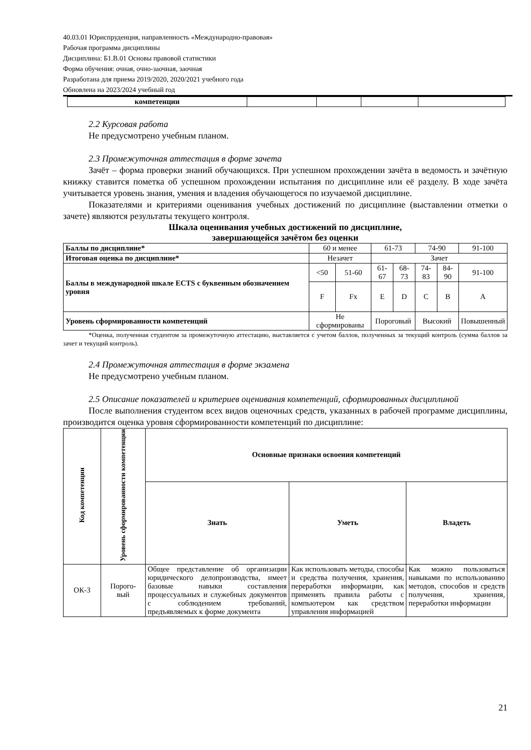40.03.01 Юриспруденция, направленность «Международно-правовая»
Рабочая программа дисциплины
Дисциплина: Б1.В.01 Основы правовой статистики
Форма обучения: очная, очно-заочная, заочная
Разработана для приема 2019/2020, 2020/2021 учебного года
Обновлена на 2023/2024 учебный год
| компетенции | | | | |
2.2 Курсовая работа
Не предусмотрено учебным планом.
2.3 Промежуточная аттестация в форме зачета
Зачёт – форма проверки знаний обучающихся. При успешном прохождении зачёта в ведомость и зачётную книжку ставится пометка об успешном прохождении испытания по дисциплине или её разделу. В ходе зачёта учитывается уровень знания, умения и владения обучающегося по изучаемой дисциплине.
Показателями и критериями оценивания учебных достижений по дисциплине (выставлении отметки о зачете) являются результаты текущего контроля.
Шкала оценивания учебных достижений по дисциплине,
завершающейся зачётом без оценки
| Баллы по дисциплине* | 60 и менее | | 61-73 | | 74-90 | | 91-100 |
| Итоговая оценка по дисциплине* | Незачет | | Зачет | | | | |
| Баллы в международной шкале ECTS с буквенным обозначением уровня | <50 | 51-60 | 61-67 | 68-73 | 74-83 | 84-90 | 91-100 |
| | F | Fx | E | D | C | B | A |
| Уровень сформированности компетенций | Не сформированы | | Пороговый | | Высокий | | Повышенный |
*Оценка, полученная студентом за промежуточную аттестацию, выставляется с учетом баллов, полученных за текущий контроль (сумма баллов за зачет и текущий контроль).
2.4 Промежуточная аттестация в форме экзамена
Не предусмотрено учебным планом.
2.5 Описание показателей и критериев оценивания компетенций, сформированных дисциплиной
После выполнения студентом всех видов оценочных средств, указанных в рабочей программе дисциплины, производится оценка уровня сформированности компетенций по дисциплине:
| Код компетенции | Уровень сформированности компетенции | Основные признаки освоения компетенций | | |
| --- | --- | --- | --- | --- |
| | | Знать | Уметь | Владеть |
| ОК-3 | Порого- вый | Общее представление об организации юридического делопроизводства, имеет базовые навыки составления процессуальных и служебных документов с соблюдением требований, предъявляемых к форме документа | Как использовать методы, способы и средства получения, хранения, переработки информации, как применять правила работы с компьютером как средством управления информацией | Как можно пользоваться навыками по использованию методов, способов и средств получения, хранения, переработки информации |
21